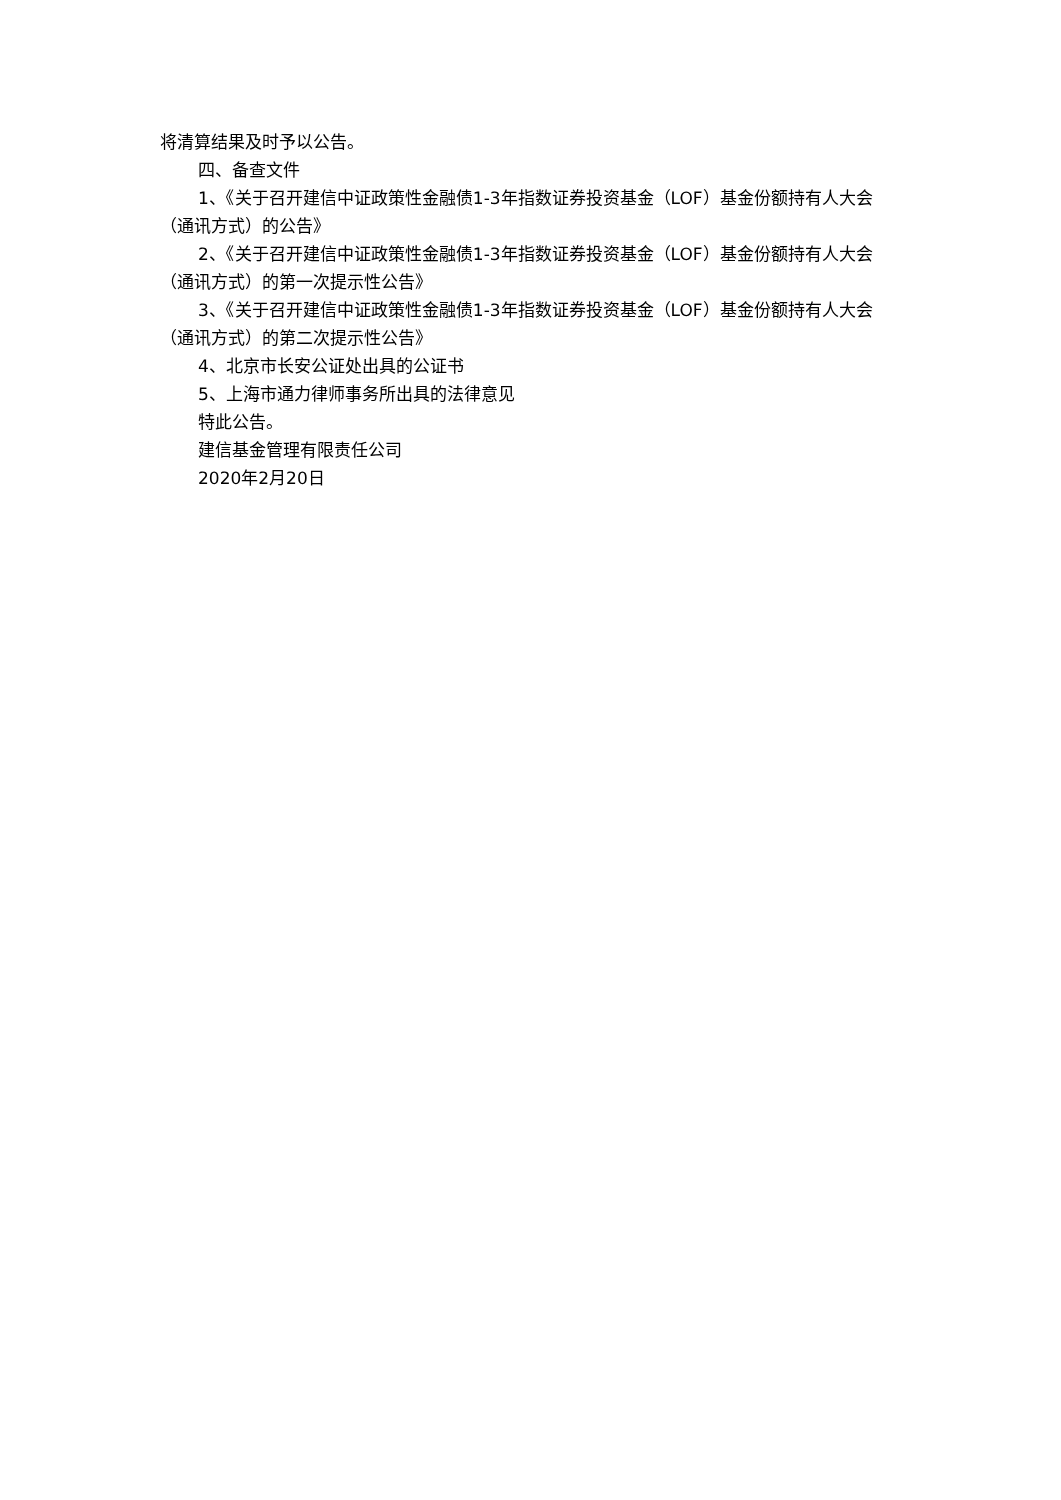将清算结果及时予以公告。
四、备查文件
1、《关于召开建信中证政策性金融债1-3年指数证券投资基金（LOF）基金份额持有人大会（通讯方式）的公告》
2、《关于召开建信中证政策性金融债1-3年指数证券投资基金（LOF）基金份额持有人大会（通讯方式）的第一次提示性公告》
3、《关于召开建信中证政策性金融债1-3年指数证券投资基金（LOF）基金份额持有人大会（通讯方式）的第二次提示性公告》
4、北京市长安公证处出具的公证书
5、上海市通力律师事务所出具的法律意见
特此公告。
建信基金管理有限责任公司
2020年2月20日